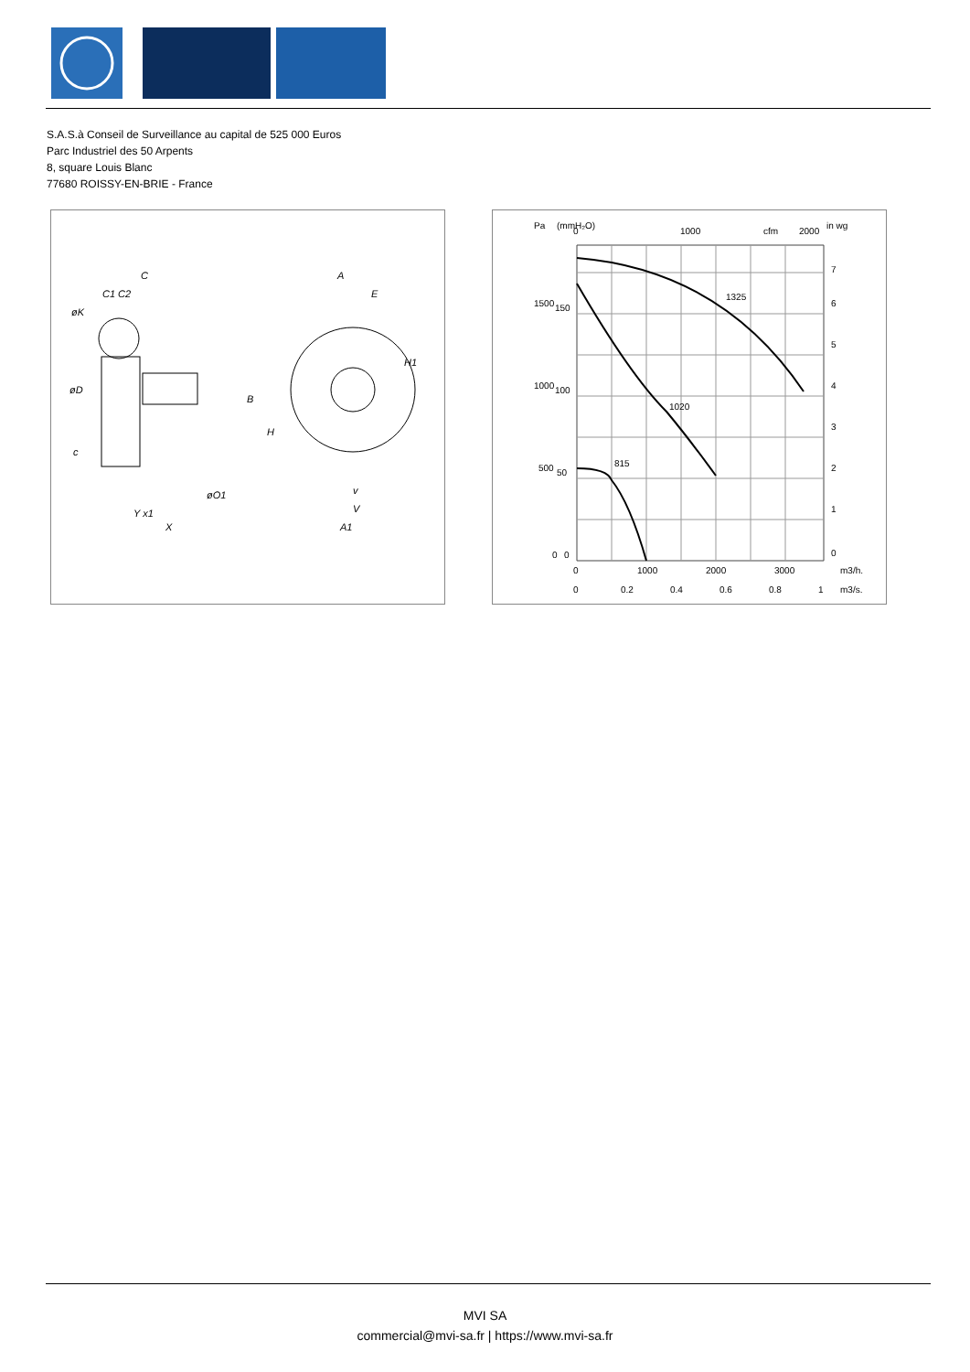S.A.S.à Conseil de Surveillance au capital de 525 000 Euros
Parc Industriel des 50 Arpents
8, square Louis Blanc
77680 ROISSY-EN-BRIE - France
C
C1 C2
øK
øD
B
H
A
E
H1
øO1
Y x1
X
v
V
A1
c
1500
1000
500
0
150
100
50
0
7
6
5
4
3
2
1
0
Pa
(mmH₂O)
in wg
0
1000
cfm
2000
1325
1020
815
0
1000
2000
3000
m3/h.
0
0.2
0.4
0.6
0.8
1
m3/s.
MVI SA
commercial@mvi-sa.fr | https://www.mvi-sa.fr